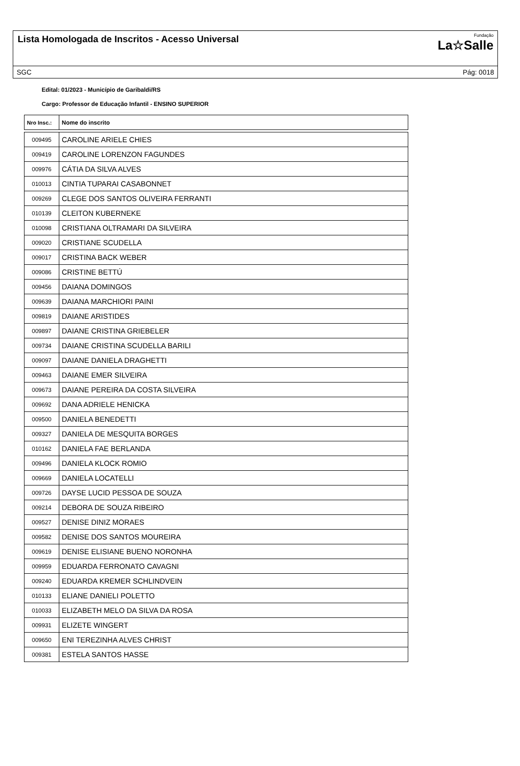Lista Homologada de Inscritos - Acesso Universal
Fundação
La☆Salle
SGC Pág: 0018
Edital: 01/2023 - Município de Garibaldi/RS
Cargo: Professor de Educação Infantil - ENSINO SUPERIOR
| Nro Insc.: | Nome do inscrito |
| --- | --- |
| 009495 | CAROLINE ARIELE CHIES |
| 009419 | CAROLINE LORENZON FAGUNDES |
| 009976 | CÁTIA DA SILVA ALVES |
| 010013 | CINTIA TUPARAI CASABONNET |
| 009269 | CLEGE DOS SANTOS OLIVEIRA FERRANTI |
| 010139 | CLEITON KUBERNEKE |
| 010098 | CRISTIANA OLTRAMARI DA SILVEIRA |
| 009020 | CRISTIANE SCUDELLA |
| 009017 | CRISTINA BACK WEBER |
| 009086 | CRISTINE BETTÚ |
| 009456 | DAIANA DOMINGOS |
| 009639 | DAIANA MARCHIORI PAINI |
| 009819 | DAIANE ARISTIDES |
| 009897 | DAIANE CRISTINA GRIEBELER |
| 009734 | DAIANE CRISTINA SCUDELLA BARILI |
| 009097 | DAIANE DANIELA DRAGHETTI |
| 009463 | DAIANE EMER SILVEIRA |
| 009673 | DAIANE PEREIRA DA COSTA SILVEIRA |
| 009692 | DANA ADRIELE HENICKA |
| 009500 | DANIELA BENEDETTI |
| 009327 | DANIELA DE MESQUITA BORGES |
| 010162 | DANIELA FAE BERLANDA |
| 009496 | DANIELA KLOCK ROMIO |
| 009669 | DANIELA LOCATELLI |
| 009726 | DAYSE LUCID PESSOA DE SOUZA |
| 009214 | DEBORA DE SOUZA RIBEIRO |
| 009527 | DENISE DINIZ MORAES |
| 009582 | DENISE DOS SANTOS MOUREIRA |
| 009619 | DENISE ELISIANE BUENO NORONHA |
| 009959 | EDUARDA FERRONATO CAVAGNI |
| 009240 | EDUARDA KREMER SCHLINDVEIN |
| 010133 | ELIANE DANIELI POLETTO |
| 010033 | ELIZABETH MELO DA SILVA DA ROSA |
| 009931 | ELIZETE WINGERT |
| 009650 | ENI TEREZINHA ALVES CHRIST |
| 009381 | ESTELA SANTOS HASSE |